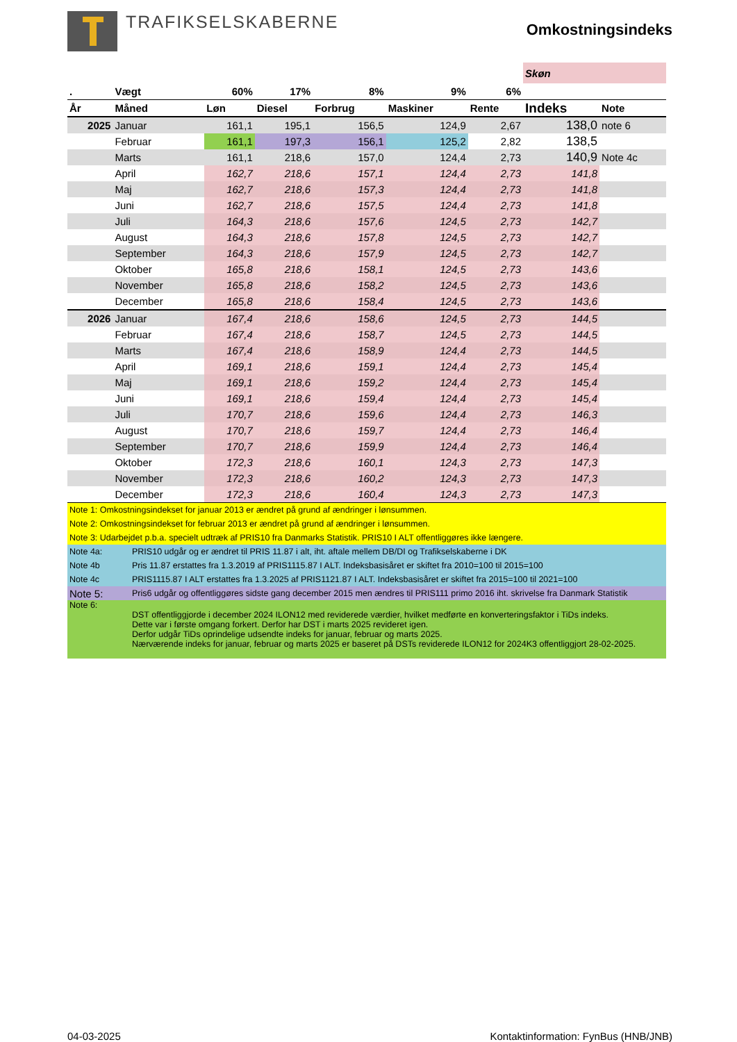TRAFIKSELSKABERNE
Omkostningsindeks
| | | | | | | | Skøn | |
| . | Vægt | 60% | 17% | 8% | 9% | 6% | | |
| År | Måned | Løn | Diesel | Forbrug | Maskiner | Rente | Indeks | Note |
| 2025 | Januar | 161,1 | 195,1 | 156,5 | 124,9 | 2,67 | 138,0 | note 6 |
| | Februar | 161,1 | 197,3 | 156,1 | 125,2 | 2,82 | 138,5 | |
| | Marts | 161,1 | 218,6 | 157,0 | 124,4 | 2,73 | 140,9 | Note 4c |
| | April | 162,7 | 218,6 | 157,1 | 124,4 | 2,73 | 141,8 | |
| | Maj | 162,7 | 218,6 | 157,3 | 124,4 | 2,73 | 141,8 | |
| | Juni | 162,7 | 218,6 | 157,5 | 124,4 | 2,73 | 141,8 | |
| | Juli | 164,3 | 218,6 | 157,6 | 124,5 | 2,73 | 142,7 | |
| | August | 164,3 | 218,6 | 157,8 | 124,5 | 2,73 | 142,7 | |
| | September | 164,3 | 218,6 | 157,9 | 124,5 | 2,73 | 142,7 | |
| | Oktober | 165,8 | 218,6 | 158,1 | 124,5 | 2,73 | 143,6 | |
| | November | 165,8 | 218,6 | 158,2 | 124,5 | 2,73 | 143,6 | |
| | December | 165,8 | 218,6 | 158,4 | 124,5 | 2,73 | 143,6 | |
| 2026 | Januar | 167,4 | 218,6 | 158,6 | 124,5 | 2,73 | 144,5 | |
| | Februar | 167,4 | 218,6 | 158,7 | 124,5 | 2,73 | 144,5 | |
| | Marts | 167,4 | 218,6 | 158,9 | 124,4 | 2,73 | 144,5 | |
| | April | 169,1 | 218,6 | 159,1 | 124,4 | 2,73 | 145,4 | |
| | Maj | 169,1 | 218,6 | 159,2 | 124,4 | 2,73 | 145,4 | |
| | Juni | 169,1 | 218,6 | 159,4 | 124,4 | 2,73 | 145,4 | |
| | Juli | 170,7 | 218,6 | 159,6 | 124,4 | 2,73 | 146,3 | |
| | August | 170,7 | 218,6 | 159,7 | 124,4 | 2,73 | 146,4 | |
| | September | 170,7 | 218,6 | 159,9 | 124,4 | 2,73 | 146,4 | |
| | Oktober | 172,3 | 218,6 | 160,1 | 124,3 | 2,73 | 147,3 | |
| | November | 172,3 | 218,6 | 160,2 | 124,3 | 2,73 | 147,3 | |
| | December | 172,3 | 218,6 | 160,4 | 124,3 | 2,73 | 147,3 | |
| Note 1: Omkostningsindekset for januar 2013 er ændret på grund af ændringer i lønsummen. | |
| Note 2: Omkostningsindekset for februar 2013 er ændret på grund af ændringer i lønsummen. | |
| Note 3: Udarbejdet p.b.a. specielt udtræk af PRIS10 fra Danmarks Statistik. PRIS10 I ALT offentliggøres ikke længere. | |
| Note 4a: | PRIS10 udgår og er ændret til PRIS 11.87 i alt, iht. aftale mellem DB/DI og Trafikselskaberne i DK |
| Note 4b | Pris 11.87 erstattes fra 1.3.2019 af PRIS1115.87 I ALT. Indeksbasisåret er skiftet fra 2010=100 til 2015=100 |
| Note 4c | PRIS1115.87 I ALT erstattes fra 1.3.2025 af PRIS1121.87 I ALT. Indeksbasisåret er skiftet fra 2015=100 til 2021=100 |
| Note 5: | Pris6 udgår og offentliggøres sidste gang december 2015 men ændres til PRIS111 primo 2016 iht. skrivelse fra Danmark Statistik |
| Note 6: | DST offentliggjorde i december 2024 ILON12 med reviderede værdier, hvilket medførte en konverteringsfaktor i TiDs indeks. Dette var i første omgang forkert. Derfor har DST i marts 2025 revideret igen. Derfor udgår TiDs oprindelige udsendte indeks for januar, februar og marts 2025. Nærværende indeks for januar, februar og marts 2025 er baseret på DSTs reviderede ILON12 for 2024K3 offentliggjort 28-02-2025. |
04-03-2025 Kontaktinformation: FynBus (HNB/JNB)